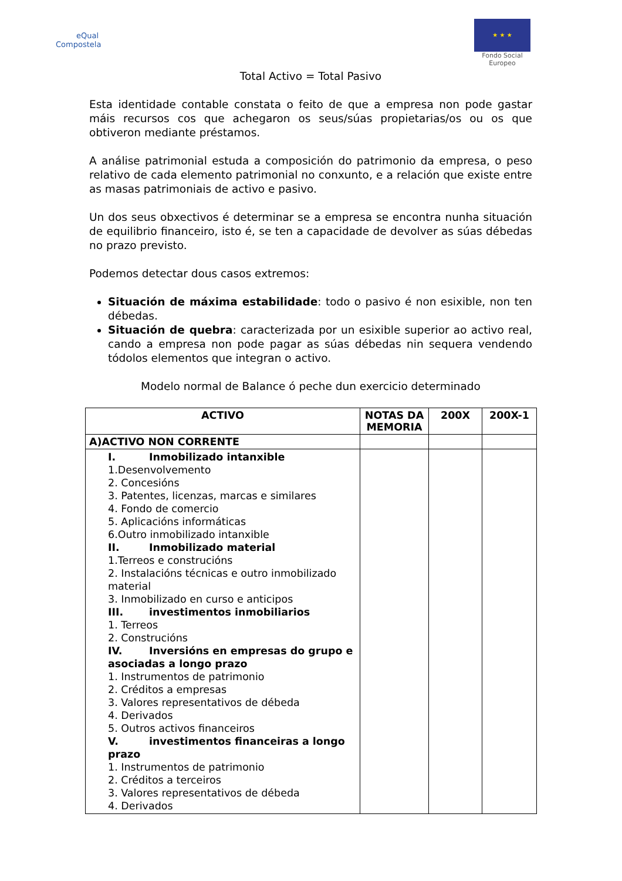eQual
Compostela
★ ★ ★
Fondo Social Europeo
Total Activo = Total Pasivo
Esta identidade contable constata o feito de que a empresa non pode gastar máis recursos cos que achegaron os seus/súas propietarias/os ou os que obtiveron mediante préstamos.
A análise patrimonial estuda a composición do patrimonio da empresa, o peso relativo de cada elemento patrimonial no conxunto, e a relación que existe entre as masas patrimoniais de activo e pasivo.
Un dos seus obxectivos é determinar se a empresa se encontra nunha situación de equilibrio financeiro, isto é, se ten a capacidade de devolver as súas débedas no prazo previsto.
Podemos detectar dous casos extremos:
Situación de máxima estabilidade: todo o pasivo é non esixible, non ten débedas.
Situación de quebra: caracterizada por un esixible superior ao activo real, cando a empresa non pode pagar as súas débedas nin sequera vendendo tódolos elementos que integran o activo.
Modelo normal de Balance ó peche dun exercicio determinado
| ACTIVO | NOTAS DA MEMORIA | 200X | 200X-1 |
| --- | --- | --- | --- |
| A)ACTIVO NON CORRENTE | | | |
| I. Inmobilizado intanxible 1.Desenvolvemento 2. Concesións 3. Patentes, licenzas, marcas e similares 4. Fondo de comercio 5. Aplicacións informáticas 6.Outro inmobilizado intanxible II. Inmobilizado material 1.Terreos e construcións 2. Instalacións técnicas e outro inmobilizado material 3. Inmobilizado en curso e anticipos III. investimentos inmobiliarios 1. Terreos 2. Construcións IV. Inversións en empresas do grupo e asociadas a longo prazo 1. Instrumentos de patrimonio 2. Créditos a empresas 3. Valores representativos de débeda 4. Derivados 5. Outros activos financeiros V. investimentos financeiras a longo prazo 1. Instrumentos de patrimonio 2. Créditos a terceiros 3. Valores representativos de débeda 4. Derivados | | | |